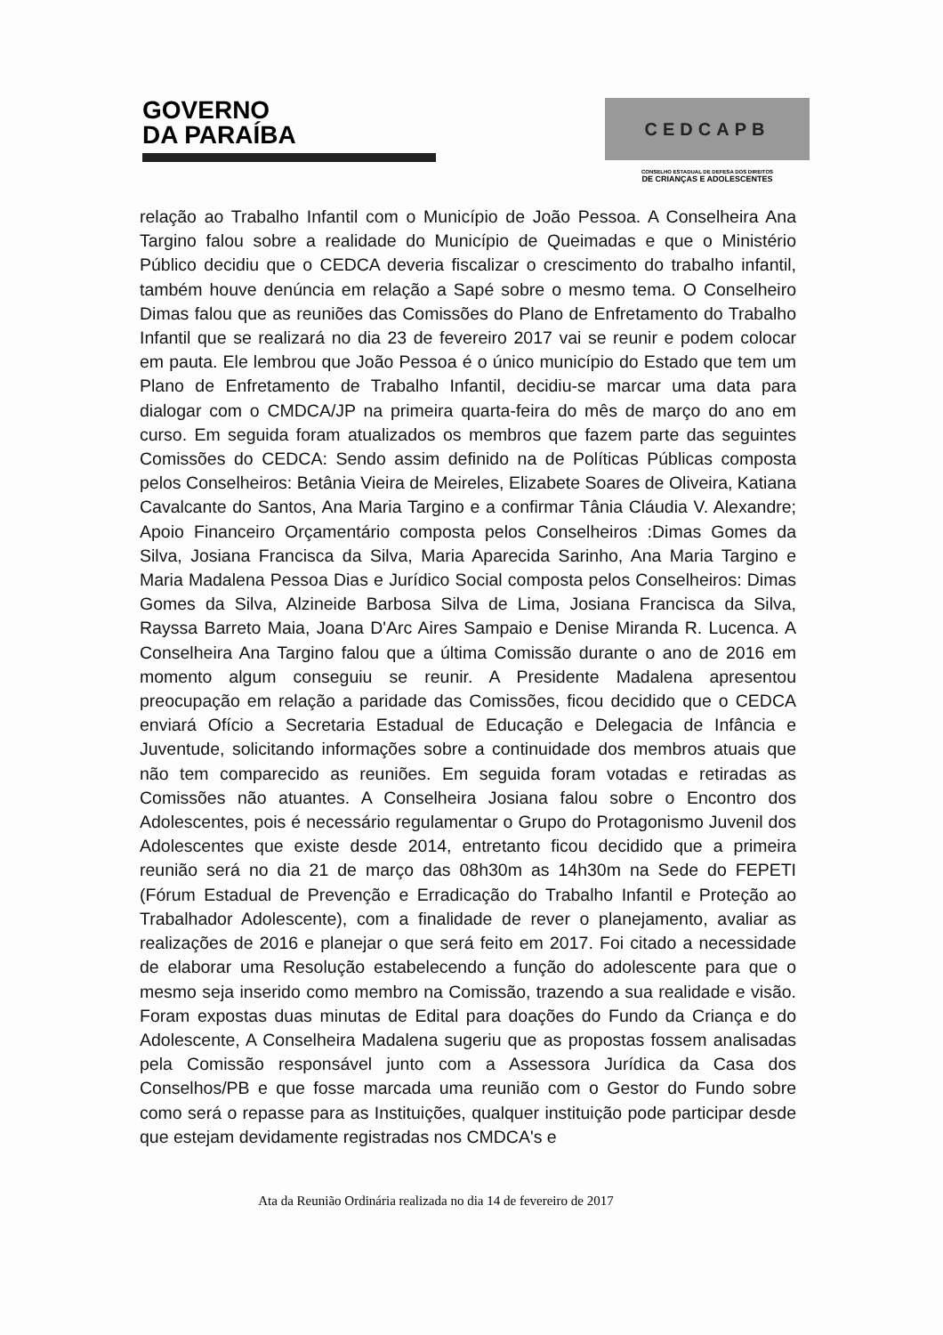GOVERNO
DA PARAÍBA
CEDCAPB
CONSELHO ESTADUAL DE DEFESA DOS DIREITOS
DE CRIANÇAS E ADOLESCENTES
relação ao Trabalho Infantil com o Município de João Pessoa. A Conselheira Ana Targino falou sobre a realidade do Município de Queimadas e que o Ministério Público decidiu que o CEDCA deveria fiscalizar o crescimento do trabalho infantil, também houve denúncia em relação a Sapé sobre o mesmo tema. O Conselheiro Dimas falou que as reuniões das Comissões do Plano de Enfretamento do Trabalho Infantil que se realizará no dia 23 de fevereiro 2017 vai se reunir e podem colocar em pauta. Ele lembrou que João Pessoa é o único município do Estado que tem um Plano de Enfretamento de Trabalho Infantil, decidiu-se marcar uma data para dialogar com o CMDCA/JP na primeira quarta-feira do mês de março do ano em curso. Em seguida foram atualizados os membros que fazem parte das seguintes Comissões do CEDCA: Sendo assim definido na de Políticas Públicas composta pelos Conselheiros: Betânia Vieira de Meireles, Elizabete Soares de Oliveira, Katiana Cavalcante do Santos, Ana Maria Targino e a confirmar Tânia Cláudia V. Alexandre; Apoio Financeiro Orçamentário composta pelos Conselheiros :Dimas Gomes da Silva, Josiana Francisca da Silva, Maria Aparecida Sarinho, Ana Maria Targino e Maria Madalena Pessoa Dias e Jurídico Social composta pelos Conselheiros: Dimas Gomes da Silva, Alzineide Barbosa Silva de Lima, Josiana Francisca da Silva, Rayssa Barreto Maia, Joana D'Arc Aires Sampaio e Denise Miranda R. Lucenca. A Conselheira Ana Targino falou que a última Comissão durante o ano de 2016 em momento algum conseguiu se reunir. A Presidente Madalena apresentou preocupação em relação a paridade das Comissões, ficou decidido que o CEDCA enviará Ofício a Secretaria Estadual de Educação e Delegacia de Infância e Juventude, solicitando informações sobre a continuidade dos membros atuais que não tem comparecido as reuniões. Em seguida foram votadas e retiradas as Comissões não atuantes. A Conselheira Josiana falou sobre o Encontro dos Adolescentes, pois é necessário regulamentar o Grupo do Protagonismo Juvenil dos Adolescentes que existe desde 2014, entretanto ficou decidido que a primeira reunião será no dia 21 de março das 08h30m as 14h30m na Sede do FEPETI (Fórum Estadual de Prevenção e Erradicação do Trabalho Infantil e Proteção ao Trabalhador Adolescente), com a finalidade de rever o planejamento, avaliar as realizações de 2016 e planejar o que será feito em 2017. Foi citado a necessidade de elaborar uma Resolução estabelecendo a função do adolescente para que o mesmo seja inserido como membro na Comissão, trazendo a sua realidade e visão. Foram expostas duas minutas de Edital para doações do Fundo da Criança e do Adolescente, A Conselheira Madalena sugeriu que as propostas fossem analisadas pela Comissão responsável junto com a Assessora Jurídica da Casa dos Conselhos/PB e que fosse marcada uma reunião com o Gestor do Fundo sobre como será o repasse para as Instituições, qualquer instituição pode participar desde que estejam devidamente registradas nos CMDCA's e
Ata da Reunião Ordinária realizada no dia 14 de fevereiro de 2017